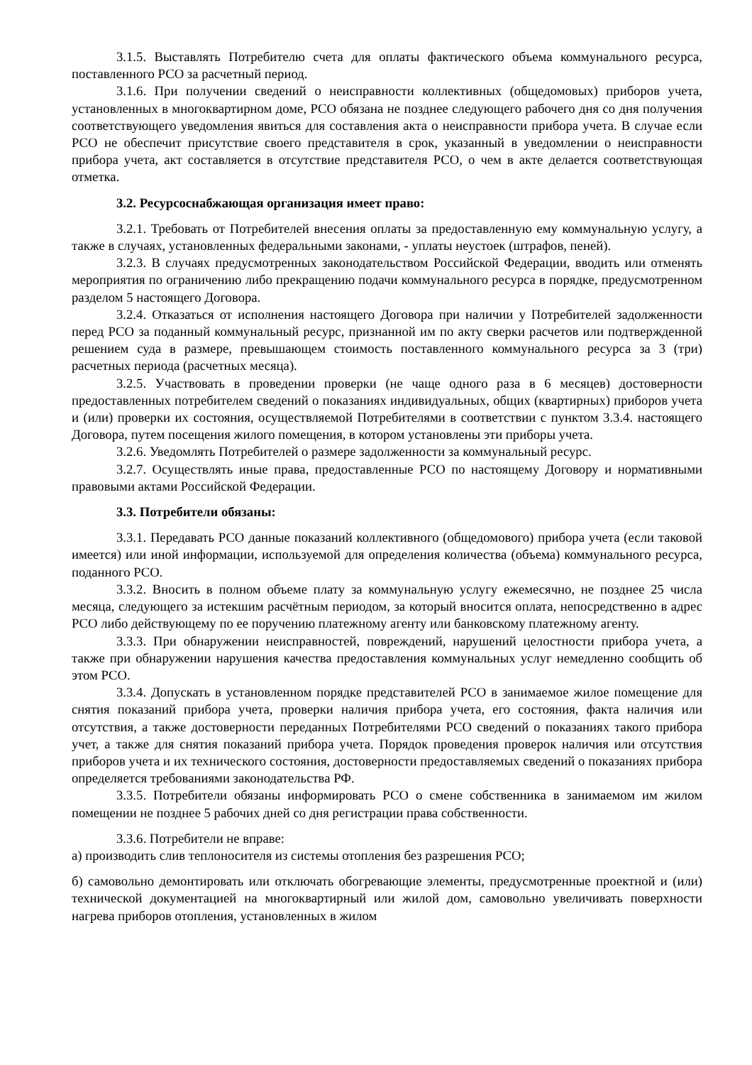3.1.5. Выставлять Потребителю счета для оплаты фактического объема коммунального ресурса, поставленного РСО за расчетный период.
3.1.6. При получении сведений о неисправности коллективных (общедомовых) приборов учета, установленных в многоквартирном доме, РСО обязана не позднее следующего рабочего дня со дня получения соответствующего уведомления явиться для составления акта о неисправности прибора учета. В случае если РСО не обеспечит присутствие своего представителя в срок, указанный в уведомлении о неисправности прибора учета, акт составляется в отсутствие представителя РСО, о чем в акте делается соответствующая отметка.
3.2. Ресурсоснабжающая организация имеет право:
3.2.1. Требовать от Потребителей внесения оплаты за предоставленную ему коммунальную услугу, а также в случаях, установленных федеральными законами, - уплаты неустоек (штрафов, пеней).
3.2.3. В случаях предусмотренных законодательством Российской Федерации, вводить или отменять мероприятия по ограничению либо прекращению подачи коммунального ресурса в порядке, предусмотренном разделом 5 настоящего Договора.
3.2.4. Отказаться от исполнения настоящего Договора при наличии у Потребителей задолженности перед РСО за поданный коммунальный ресурс, признанной им по акту сверки расчетов или подтвержденной решением суда в размере, превышающем стоимость поставленного коммунального ресурса за 3 (три) расчетных периода (расчетных месяца).
3.2.5. Участвовать в проведении проверки (не чаще одного раза в 6 месяцев) достоверности предоставленных потребителем сведений о показаниях индивидуальных, общих (квартирных) приборов учета и (или) проверки их состояния, осуществляемой Потребителями в соответствии с пунктом 3.3.4. настоящего Договора, путем посещения жилого помещения, в котором установлены эти приборы учета.
3.2.6. Уведомлять Потребителей о размере задолженности за коммунальный ресурс.
3.2.7. Осуществлять иные права, предоставленные РСО по настоящему Договору и нормативными правовыми актами Российской Федерации.
3.3. Потребители обязаны:
3.3.1. Передавать РСО данные показаний коллективного (общедомового) прибора учета (если таковой имеется) или иной информации, используемой для определения количества (объема) коммунального ресурса, поданного РСО.
3.3.2. Вносить в полном объеме плату за коммунальную услугу ежемесячно, не позднее 25 числа месяца, следующего за истекшим расчётным периодом, за который вносится оплата, непосредственно в адрес РСО либо действующему по ее поручению платежному агенту или банковскому платежному агенту.
3.3.3. При обнаружении неисправностей, повреждений, нарушений целостности прибора учета, а также при обнаружении нарушения качества предоставления коммунальных услуг немедленно сообщить об этом РСО.
3.3.4. Допускать в установленном порядке представителей РСО в занимаемое жилое помещение для снятия показаний прибора учета, проверки наличия прибора учета, его состояния, факта наличия или отсутствия, а также достоверности переданных Потребителями РСО сведений о показаниях такого прибора учет, а также для снятия показаний прибора учета. Порядок проведения проверок наличия или отсутствия приборов учета и их технического состояния, достоверности предоставляемых сведений о показаниях прибора определяется требованиями законодательства РФ.
3.3.5. Потребители обязаны информировать РСО о смене собственника в занимаемом им жилом помещении не позднее 5 рабочих дней со дня регистрации права собственности.
3.3.6. Потребители не вправе:
а) производить слив теплоносителя из системы отопления без разрешения РСО;
б) самовольно демонтировать или отключать обогревающие элементы, предусмотренные проектной и (или) технической документацией на многоквартирный или жилой дом, самовольно увеличивать поверхности нагрева приборов отопления, установленных в жилом